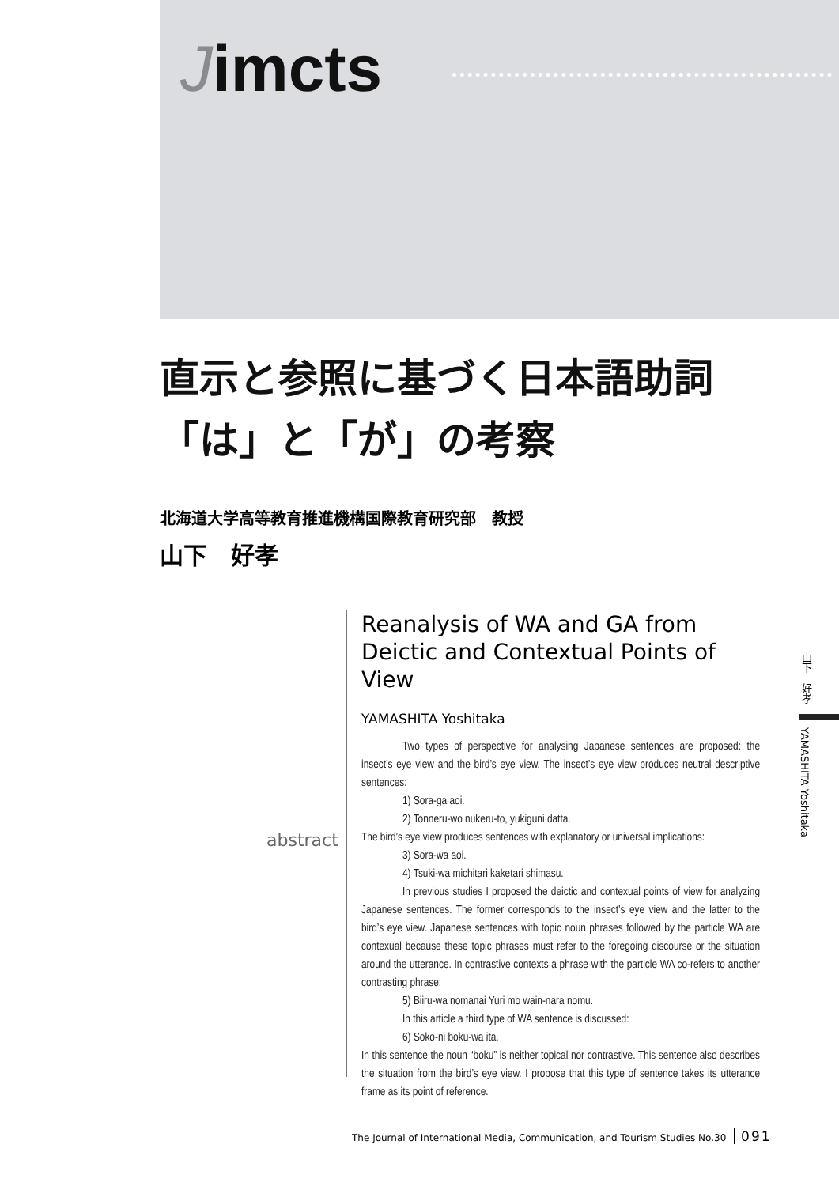Jimcts
直示と参照に基づく日本語助詞
「は」と「が」の考察
北海道大学高等教育推進機構国際教育研究部　教授
山下　好孝
abstract
Reanalysis of WA and GA from Deictic and Contextual Points of View
YAMASHITA Yoshitaka
Two types of perspective for analysing Japanese sentences are proposed: the insect’s eye view and the bird’s eye view. The insect’s eye view produces neutral descriptive sentences:
1) Sora-ga aoi.
2) Tonneru-wo nukeru-to, yukiguni datta.
The bird’s eye view produces sentences with explanatory or universal implications:
3) Sora-wa aoi.
4) Tsuki-wa michitari kaketari shimasu.
In previous studies I proposed the deictic and contexual points of view for analyzing Japanese sentences. The former corresponds to the insect’s eye view and the latter to the bird’s eye view. Japanese sentences with topic noun phrases followed by the particle WA are contexual because these topic phrases must refer to the foregoing discourse or the situation around the utterance. In contrastive contexts a phrase with the particle WA co-refers to another contrasting phrase:
5) Biiru-wa nomanai Yuri mo wain-nara nomu.
In this article a third type of WA sentence is discussed:
6) Soko-ni boku-wa ita.
In this sentence the noun “boku” is neither topical nor contrastive. This sentence also describes the situation from the bird’s eye view. I propose that this type of sentence takes its utterance frame as its point of reference.
山下　好孝
YAMASHITA Yoshitaka
The Journal of International Media, Communication, and Tourism Studies No.30 091